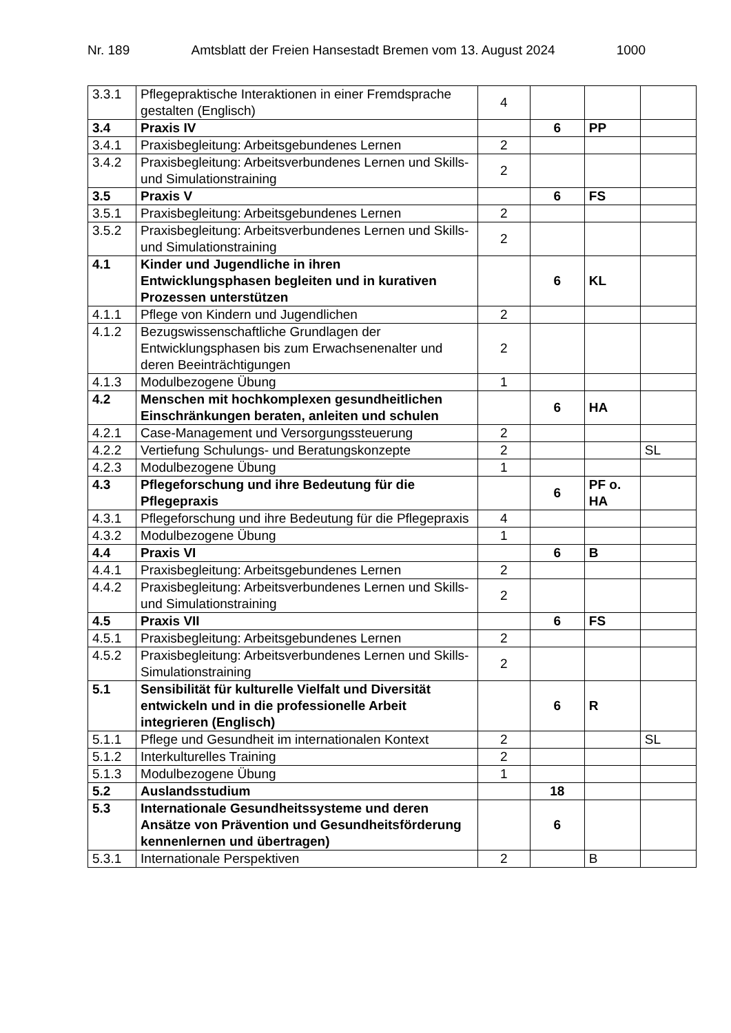Nr. 189 Amtsblatt der Freien Hansestadt Bremen vom 13. August 2024 1000
| 3.3.1 | Pflegepraktische Interaktionen in einer Fremdsprache gestalten (Englisch) | 4 | | | |
| 3.4 | Praxis IV | | 6 | PP | |
| 3.4.1 | Praxisbegleitung: Arbeitsgebundenes Lernen | 2 | | | |
| 3.4.2 | Praxisbegleitung: Arbeitsverbundenes Lernen und Skills- und Simulationstraining | 2 | | | |
| 3.5 | Praxis V | | 6 | FS | |
| 3.5.1 | Praxisbegleitung: Arbeitsgebundenes Lernen | 2 | | | |
| 3.5.2 | Praxisbegleitung: Arbeitsverbundenes Lernen und Skills- und Simulationstraining | 2 | | | |
| 4.1 | Kinder und Jugendliche in ihren Entwicklungsphasen begleiten und in kurativen Prozessen unterstützen | | 6 | KL | |
| 4.1.1 | Pflege von Kindern und Jugendlichen | 2 | | | |
| 4.1.2 | Bezugswissenschaftliche Grundlagen der Entwicklungsphasen bis zum Erwachsenenalter und deren Beeinträchtigungen | 2 | | | |
| 4.1.3 | Modulbezogene Übung | 1 | | | |
| 4.2 | Menschen mit hochkomplexen gesundheitlichen Einschränkungen beraten, anleiten und schulen | | 6 | HA | |
| 4.2.1 | Case-Management und Versorgungssteuerung | 2 | | | |
| 4.2.2 | Vertiefung Schulungs- und Beratungskonzepte | 2 | | | SL |
| 4.2.3 | Modulbezogene Übung | 1 | | | |
| 4.3 | Pflegeforschung und ihre Bedeutung für die Pflegepraxis | | 6 | PF o. HA | |
| 4.3.1 | Pflegeforschung und ihre Bedeutung für die Pflegepraxis | 4 | | | |
| 4.3.2 | Modulbezogene Übung | 1 | | | |
| 4.4 | Praxis VI | | 6 | B | |
| 4.4.1 | Praxisbegleitung: Arbeitsgebundenes Lernen | 2 | | | |
| 4.4.2 | Praxisbegleitung: Arbeitsverbundenes Lernen und Skills- und Simulationstraining | 2 | | | |
| 4.5 | Praxis VII | | 6 | FS | |
| 4.5.1 | Praxisbegleitung: Arbeitsgebundenes Lernen | 2 | | | |
| 4.5.2 | Praxisbegleitung: Arbeitsverbundenes Lernen und Skills- Simulationstraining | 2 | | | |
| 5.1 | Sensibilität für kulturelle Vielfalt und Diversität entwickeln und in die professionelle Arbeit integrieren (Englisch) | | 6 | R | |
| 5.1.1 | Pflege und Gesundheit im internationalen Kontext | 2 | | | SL |
| 5.1.2 | Interkulturelles Training | 2 | | | |
| 5.1.3 | Modulbezogene Übung | 1 | | | |
| 5.2 | Auslandsstudium | | 18 | | |
| 5.3 | Internationale Gesundheitssysteme und deren Ansätze von Prävention und Gesundheitsförderung kennenlernen und übertragen) | | 6 | | |
| 5.3.1 | Internationale Perspektiven | 2 | | B | |